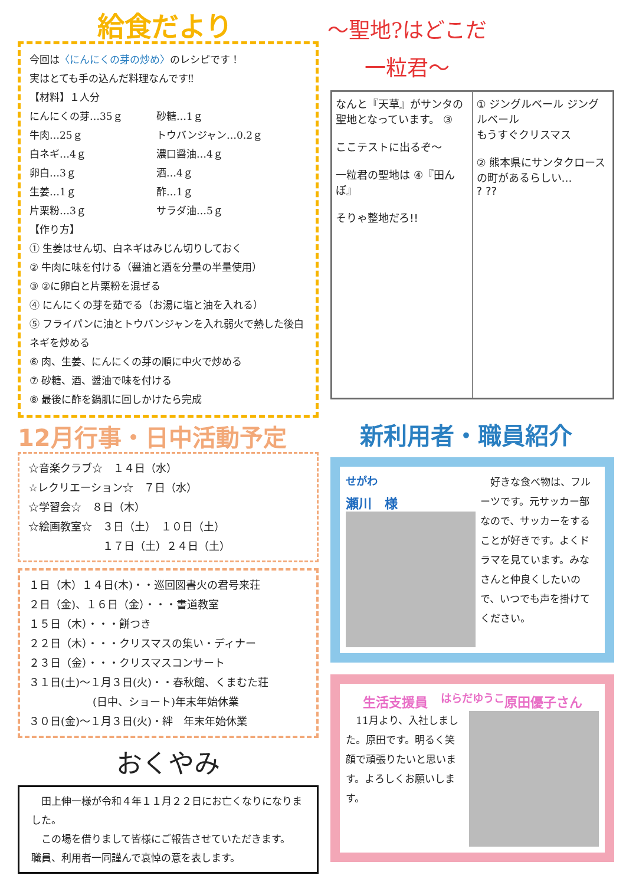給食だより
今回は〈にんにくの芽の炒め〉のレシピです！
実はとても手の込んだ料理なんです‼
【材料】１人分
にんにくの芽…35ｇ 砂糖…1ｇ
牛肉…25ｇ トウバンジャン…0.2ｇ
白ネギ…4ｇ 濃口醤油…4ｇ
卵白…3ｇ 酒…4ｇ
生姜…1ｇ 酢…1ｇ
片栗粉…3ｇ サラダ油…5ｇ
【作り方】
① 生姜はせん切、白ネギはみじん切りしておく
② 牛肉に味を付ける（醤油と酒を分量の半量使用）
③ ②に卵白と片栗粉を混ぜる
④ にんにくの芽を茹でる（お湯に塩と油を入れる）
⑤ フライパンに油とトウバンジャンを入れ弱火で熱した後白ネギを炒める
⑥ 肉、生姜、にんにくの芽の順に中火で炒める
⑦ 砂糖、酒、醤油で味を付ける
⑧ 最後に酢を鍋肌に回しかけたら完成
12月行事・日中活動予定
☆音楽クラブ☆　１４日（水）
☆レクリエーション☆　７日（水）
☆学習会☆　８日（木）
☆絵画教室☆　３日（土）　１０日（土）
　　　　　　　１７日（土）２４日（土）
１日（木）１４日(木)・・巡回図書火の君号来荘
２日（金)、１６日（金）・・・書道教室
１５日（木）・・・餅つき
２２日（木）・・・クリスマスの集い・ディナー
２３日（金）・・・クリスマスコンサート
３１日(土)～１月３日(火)・・春秋館、くまむた荘
　　　　　　(日中、ショート)年末年始休業
３０日(金)～１月３日(火)・絆　年末年始休業
おくやみ
　田上伸一様が令和４年１１月２２日にお亡くなりになりました。
　この場を借りまして皆様にご報告させていただきます。
職員、利用者一同謹んで哀悼の意を表します。
～聖地?はどこだ
一粒君～
なんと『天草』がサンタの聖地となっています。 ③
ここテストに出るぞ～
一粒君の聖地は ④『田んぼ』
そりゃ整地だろ!!
① ジングルベール ジングルベール
もうすぐクリスマス
② 熊本県にサンタクロースの町があるらしい…
? ??
新利用者・職員紹介
<sup>せがわ</sup>
瀬川　様
　好きな食べ物は、フルーツです。元サッカー部なので、サッカーをすることが好きです。よくドラマを見ています。みなさんと仲良くしたいので、いつでも声を掛けてください。
生活支援員　<sup>はらだゆうこ</sup>原田優子さん
　11月より、入社しました。原田です。明るく笑顔で頑張りたいと思います。よろしくお願いします。